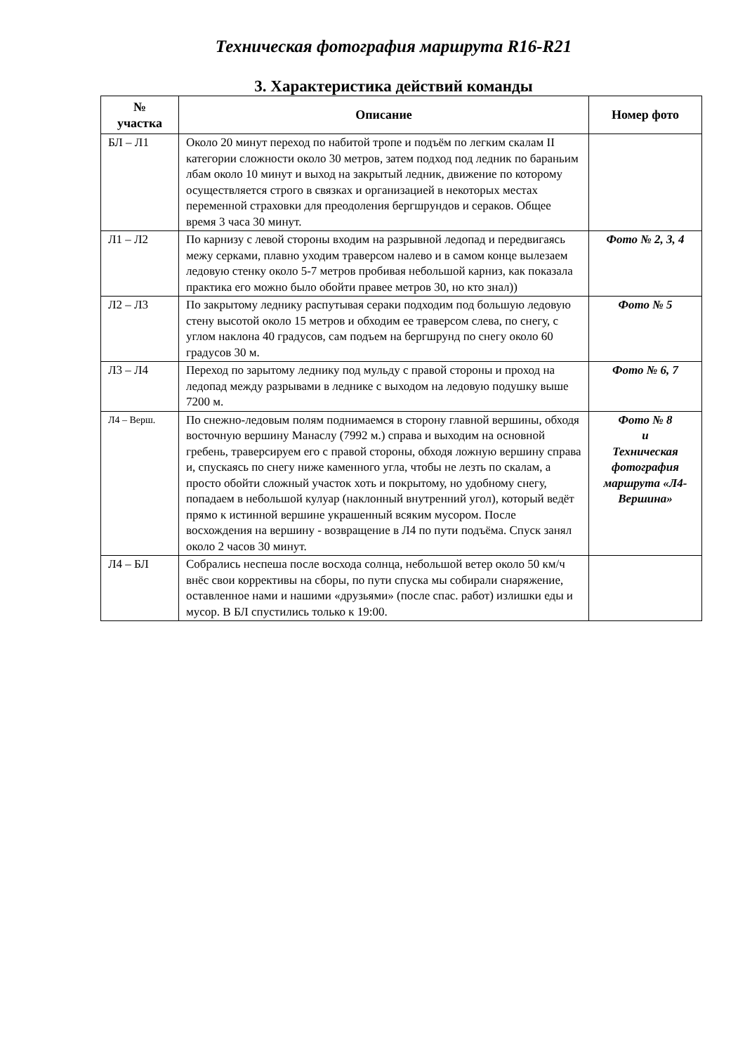Техническая фотография маршрута R16-R21
3. Характеристика действий команды
| № участка | Описание | Номер фото |
| --- | --- | --- |
| БЛ – Л1 | Около 20 минут переход по набитой тропе и подъём по легким скалам II категории сложности около 30 метров, затем подход под ледник по бараньим лбам около 10 минут и выход на закрытый ледник, движение по которому осуществляется строго в связках и организацией в некоторых местах переменной страховки для преодоления бергшрундов и сераков. Общее время 3 часа 30 минут. | |
| Л1 – Л2 | По карнизу с левой стороны входим на разрывной ледопад и передвигаясь межу серками, плавно уходим траверсом налево и в самом конце вылезаем ледовую стенку около 5-7 метров пробивая небольшой карниз, как показала практика его можно было обойти правее метров 30, но кто знал)) | Фото № 2, 3, 4 |
| Л2 – Л3 | По закрытому леднику распутывая сераки подходим под большую ледовую стену высотой около 15 метров и обходим ее траверсом слева, по снегу, с углом наклона 40 градусов, сам подъем на бергшрунд по снегу около 60 градусов 30 м. | Фото № 5 |
| Л3 – Л4 | Переход по зарытому леднику под мульду с правой стороны и проход на ледопад между разрывами в леднике с выходом на ледовую подушку выше 7200 м. | Фото № 6, 7 |
| Л4 – Верш. | По снежно-ледовым полям поднимаемся в сторону главной вершины, обходя восточную вершину Манаслу (7992 м.) справа и выходим на основной гребень, траверсируем его с правой стороны, обходя ложную вершину справа и, спускаясь по снегу ниже каменного угла, чтобы не лезть по скалам, а просто обойти сложный участок хоть и покрытому, но удобному снегу, попадаем в небольшой кулуар (наклонный внутренний угол), который ведёт прямо к истинной вершине украшенный всяким мусором. После восхождения на вершину - возвращение в Л4 по пути подъёма. Спуск занял около 2 часов 30 минут. | Фото № 8 и Техническая фотография маршрута «Л4-Вершина» |
| Л4 – БЛ | Собрались неспеша после восхода солнца, небольшой ветер около 50 км/ч внёс свои коррективы на сборы, по пути спуска мы собирали снаряжение, оставленное нами и нашими «друзьями» (после спас. работ) излишки еды и мусор. В БЛ спустились только к 19:00. | |